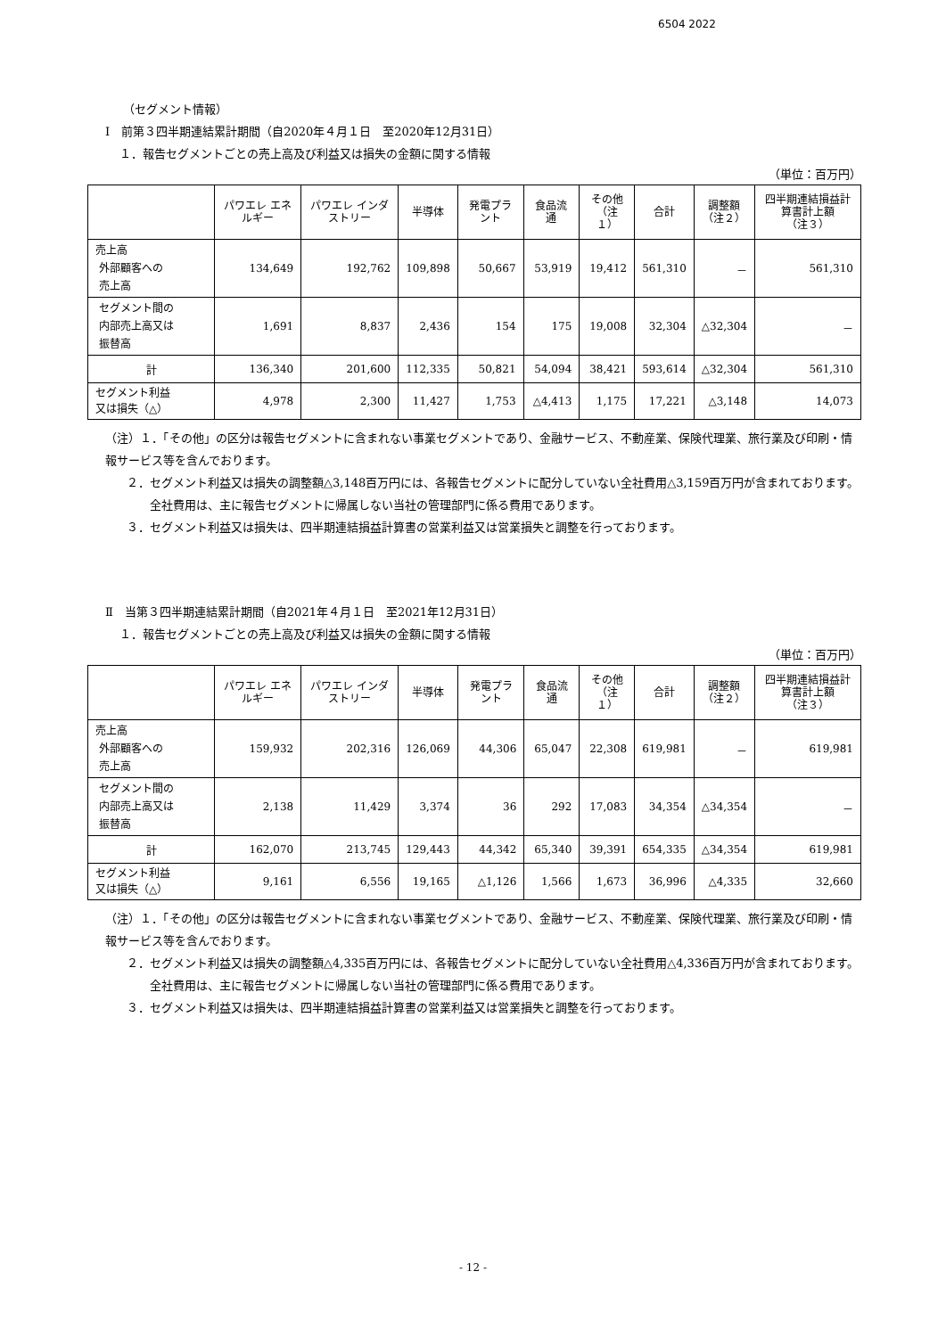6504 2022
（セグメント情報）
Ⅰ　前第３四半期連結累計期間（自2020年４月１日　至2020年12月31日）
１．報告セグメントごとの売上高及び利益又は損失の金額に関する情報
（単位：百万円）
| | パワエレ エネルギー | パワエレ インダストリー | 半導体 | 発電プラント | 食品流通 | その他 （注１） | 合計 | 調整額 （注２） | 四半期連結損益計算書計上額 （注３） |
| --- | --- | --- | --- | --- | --- | --- | --- | --- | --- |
| 売上高 外部顧客への 売上高 | 134,649 | 192,762 | 109,898 | 50,667 | 53,919 | 19,412 | 561,310 | － | 561,310 |
| セグメント間の 内部売上高又は 振替高 | 1,691 | 8,837 | 2,436 | 154 | 175 | 19,008 | 32,304 | △32,304 | － |
| 計 | 136,340 | 201,600 | 112,335 | 50,821 | 54,094 | 38,421 | 593,614 | △32,304 | 561,310 |
| セグメント利益 又は損失（△） | 4,978 | 2,300 | 11,427 | 1,753 | △4,413 | 1,175 | 17,221 | △3,148 | 14,073 |
（注）１．「その他」の区分は報告セグメントに含まれない事業セグメントであり、金融サービス、不動産業、保険代理業、旅行業及び印刷・情報サービス等を含んでおります。
２．セグメント利益又は損失の調整額△3,148百万円には、各報告セグメントに配分していない全社費用△3,159百万円が含まれております。全社費用は、主に報告セグメントに帰属しない当社の管理部門に係る費用であります。
３．セグメント利益又は損失は、四半期連結損益計算書の営業利益又は営業損失と調整を行っております。
Ⅱ　当第３四半期連結累計期間（自2021年４月１日　至2021年12月31日）
１．報告セグメントごとの売上高及び利益又は損失の金額に関する情報
（単位：百万円）
| | パワエレ エネルギー | パワエレ インダストリー | 半導体 | 発電プラント | 食品流通 | その他 （注１） | 合計 | 調整額 （注２） | 四半期連結損益計算書計上額 （注３） |
| --- | --- | --- | --- | --- | --- | --- | --- | --- | --- |
| 売上高 外部顧客への 売上高 | 159,932 | 202,316 | 126,069 | 44,306 | 65,047 | 22,308 | 619,981 | － | 619,981 |
| セグメント間の 内部売上高又は 振替高 | 2,138 | 11,429 | 3,374 | 36 | 292 | 17,083 | 34,354 | △34,354 | － |
| 計 | 162,070 | 213,745 | 129,443 | 44,342 | 65,340 | 39,391 | 654,335 | △34,354 | 619,981 |
| セグメント利益 又は損失（△） | 9,161 | 6,556 | 19,165 | △1,126 | 1,566 | 1,673 | 36,996 | △4,335 | 32,660 |
（注）１．「その他」の区分は報告セグメントに含まれない事業セグメントであり、金融サービス、不動産業、保険代理業、旅行業及び印刷・情報サービス等を含んでおります。
２．セグメント利益又は損失の調整額△4,335百万円には、各報告セグメントに配分していない全社費用△4,336百万円が含まれております。全社費用は、主に報告セグメントに帰属しない当社の管理部門に係る費用であります。
３．セグメント利益又は損失は、四半期連結損益計算書の営業利益又は営業損失と調整を行っております。
- 12 -